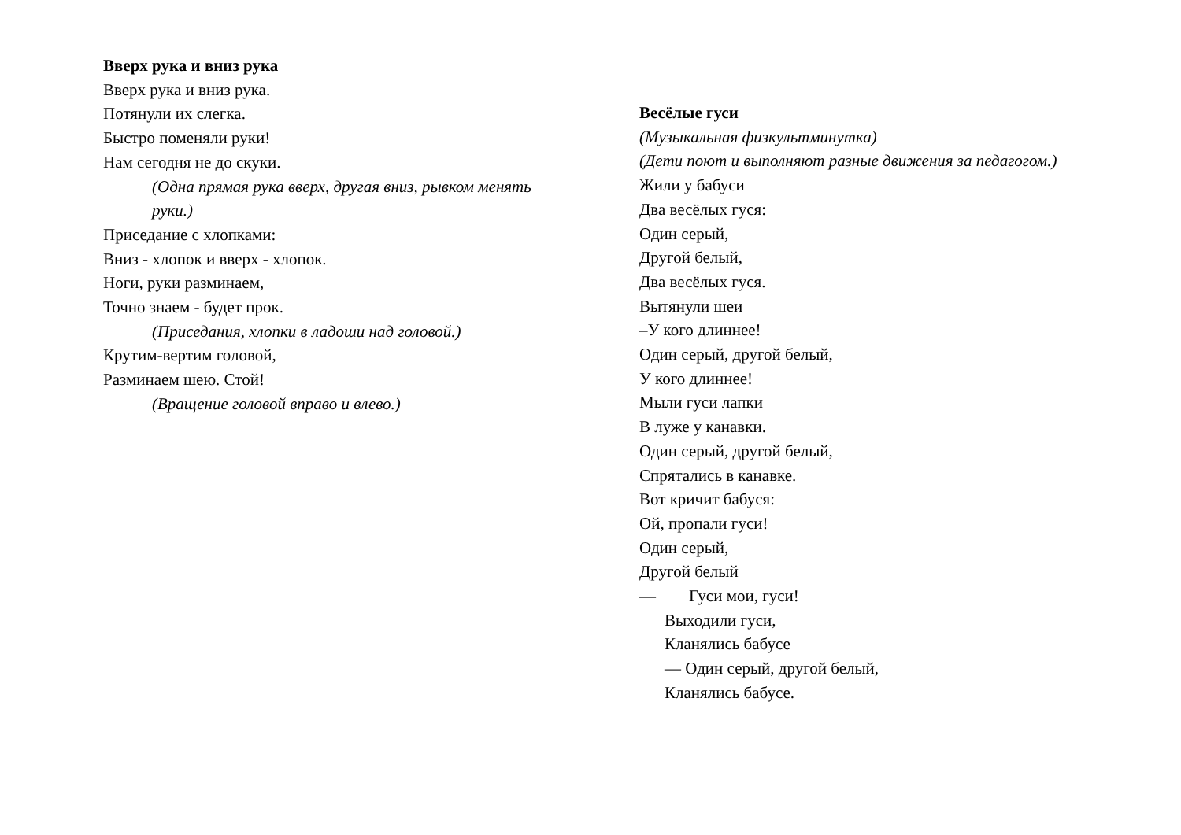Вверх рука и вниз рука
Вверх рука и вниз рука.
Потянули их слегка.
Быстро поменяли руки!
Нам сегодня не до скуки.
(Одна прямая рука вверх, другая вниз, рывком менять руки.)
Приседание с хлопками:
Вниз - хлопок и вверх - хлопок.
Ноги, руки разминаем,
Точно знаем - будет прок.
(Приседания, хлопки в ладоши над головой.)
Крутим-вертим головой,
Разминаем шею. Стой!
(Вращение головой вправо и влево.)
Весёлые гуси
(Музыкальная физкультминутка)
(Дети поют и выполняют разные движения за педагогом.)
Жили у бабуси
Два весёлых гуся:
Один серый,
Другой белый,
Два весёлых гуся.
Вытянули шеи
–У кого длиннее!
Один серый, другой белый,
У кого длиннее!
Мыли гуси лапки
В луже у канавки.
Один серый, другой белый,
Спрятались в канавке.
Вот кричит бабуся:
Ой, пропали гуси!
Один серый,
Другой белый
— Гуси мои, гуси!
Выходили гуси,
Кланялись бабусе
— Один серый, другой белый,
Кланялись бабусе.